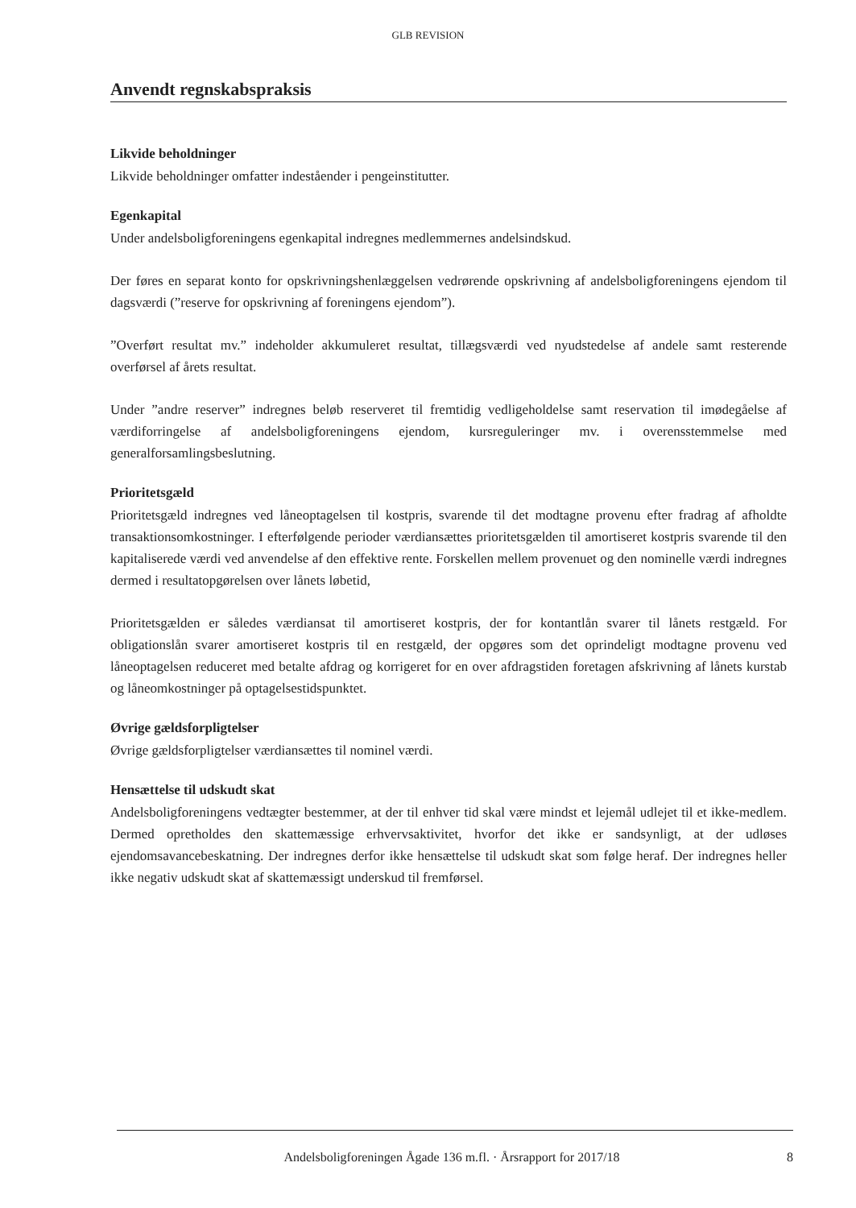GLB REVISION
Anvendt regnskabspraksis
Likvide beholdninger
Likvide beholdninger omfatter indeståender i pengeinstitutter.
Egenkapital
Under andelsboligforeningens egenkapital indregnes medlemmernes andelsindskud.
Der føres en separat konto for opskrivningshenlæggelsen vedrørende opskrivning af andelsboligforeningens ejendom til dagsværdi (”reserve for opskrivning af foreningens ejendom”).
”Overført resultat mv.” indeholder akkumuleret resultat, tillægsværdi ved nyudstedelse af andele samt resterende overførsel af årets resultat.
Under ”andre reserver” indregnes beløb reserveret til fremtidig vedligeholdelse samt reservation til imødegåelse af værdiforringelse af andelsboligforeningens ejendom, kursreguleringer mv. i overensstemmelse med generalforsamlingsbeslutning.
Prioritetsgæld
Prioritetsgæld indregnes ved låneoptagelsen til kostpris, svarende til det modtagne provenu efter fradrag af afholdte transaktionsomkostninger. I efterfølgende perioder værdiansættes prioritetsgælden til amortiseret kostpris svarende til den kapitaliserede værdi ved anvendelse af den effektive rente. Forskellen mellem provenuet og den nominelle værdi indregnes dermed i resultatopgørelsen over lånets løbetid,
Prioritetsgælden er således værdiansat til amortiseret kostpris, der for kontantlån svarer til lånets restgæld. For obligationslån svarer amortiseret kostpris til en restgæld, der opgøres som det oprindeligt modtagne provenu ved låneoptagelsen reduceret med betalte afdrag og korrigeret for en over afdragstiden foretagen afskrivning af lånets kurstab og låneomkostninger på optagelsestidspunktet.
Øvrige gældsforpligtelser
Øvrige gældsforpligtelser værdiansættes til nominel værdi.
Hensættelse til udskudt skat
Andelsboligforeningens vedtægter bestemmer, at der til enhver tid skal være mindst et lejemål udlejet til et ikke-medlem. Dermed opretholdes den skattemæssige erhvervsaktivitet, hvorfor det ikke er sandsynligt, at der udløses ejendomsavancebeskatning. Der indregnes derfor ikke hensættelse til udskudt skat som følge heraf. Der indregnes heller ikke negativ udskudt skat af skattemæssigt underskud til fremførsel.
Andelsboligforeningen Ågade 136 m.fl. · Årsrapport for 2017/18 8